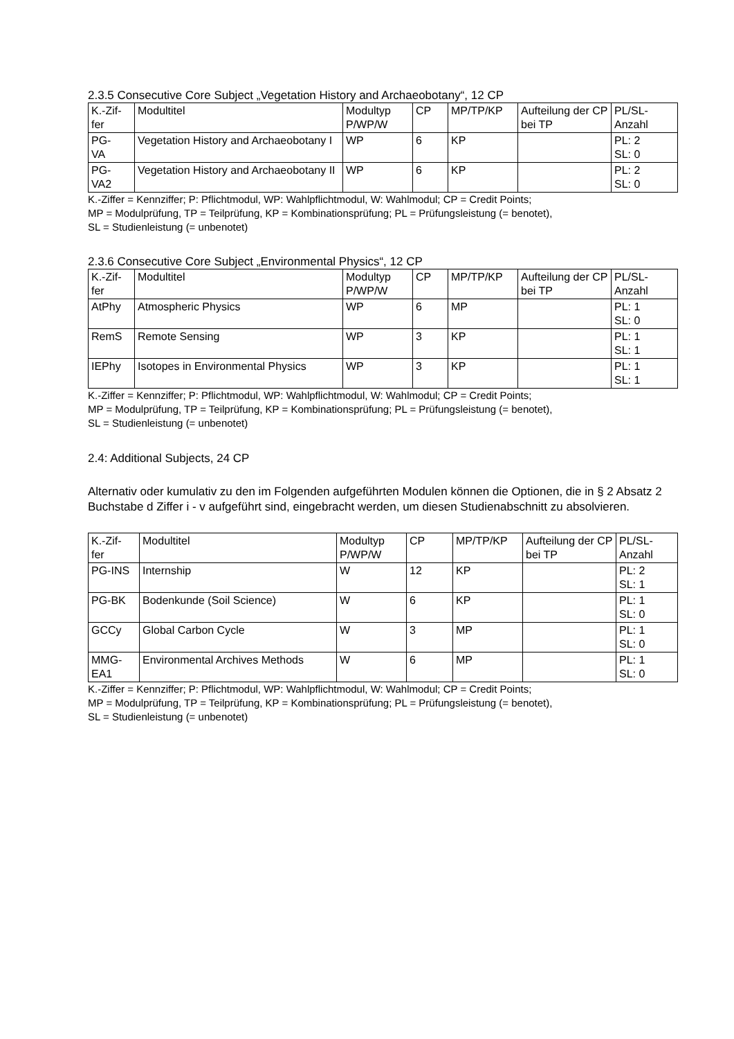2.3.5 Consecutive Core Subject „Vegetation History and Archaeobotany“, 12 CP
| K.-Zif- fer | Modultitel | Modultyp P/WP/W | CP | MP/TP/KP | Aufteilung der CP bei TP | PL/SL- Anzahl |
| --- | --- | --- | --- | --- | --- | --- |
| PG- VA | Vegetation History and Archaeobotany I | WP | 6 | KP | | PL: 2 SL: 0 |
| PG- VA2 | Vegetation History and Archaeobotany II | WP | 6 | KP | | PL: 2 SL: 0 |
K.-Ziffer = Kennziffer; P: Pflichtmodul, WP: Wahlpflichtmodul, W: Wahlmodul; CP = Credit Points;
MP = Modulprüfung, TP = Teilprüfung, KP = Kombinationsprüfung; PL = Prüfungsleistung (= benotet),
SL = Studienleistung (= unbenotet)
2.3.6 Consecutive Core Subject „Environmental Physics“, 12 CP
| K.-Zif- fer | Modultitel | Modultyp P/WP/W | CP | MP/TP/KP | Aufteilung der CP bei TP | PL/SL- Anzahl |
| --- | --- | --- | --- | --- | --- | --- |
| AtPhy | Atmospheric Physics | WP | 6 | MP | | PL: 1 SL: 0 |
| RemS | Remote Sensing | WP | 3 | KP | | PL: 1 SL: 1 |
| IEPhy | Isotopes in Environmental Physics | WP | 3 | KP | | PL: 1 SL: 1 |
K.-Ziffer = Kennziffer; P: Pflichtmodul, WP: Wahlpflichtmodul, W: Wahlmodul; CP = Credit Points;
MP = Modulprüfung, TP = Teilprüfung, KP = Kombinationsprüfung; PL = Prüfungsleistung (= benotet),
SL = Studienleistung (= unbenotet)
2.4: Additional Subjects, 24 CP
Alternativ oder kumulativ zu den im Folgenden aufgeführten Modulen können die Optionen, die in § 2 Absatz 2 Buchstabe d Ziffer i - v aufgeführt sind, eingebracht werden, um diesen Studienabschnitt zu absolvieren.
| K.-Zif- fer | Modultitel | Modultyp P/WP/W | CP | MP/TP/KP | Aufteilung der CP bei TP | PL/SL- Anzahl |
| --- | --- | --- | --- | --- | --- | --- |
| PG-INS | Internship | W | 12 | KP | | PL: 2 SL: 1 |
| PG-BK | Bodenkunde (Soil Science) | W | 6 | KP | | PL: 1 SL: 0 |
| GCCy | Global Carbon Cycle | W | 3 | MP | | PL: 1 SL: 0 |
| MMG- EA1 | Environmental Archives Methods | W | 6 | MP | | PL: 1 SL: 0 |
K.-Ziffer = Kennziffer; P: Pflichtmodul, WP: Wahlpflichtmodul, W: Wahlmodul; CP = Credit Points;
MP = Modulprüfung, TP = Teilprüfung, KP = Kombinationsprüfung; PL = Prüfungsleistung (= benotet),
SL = Studienleistung (= unbenotet)